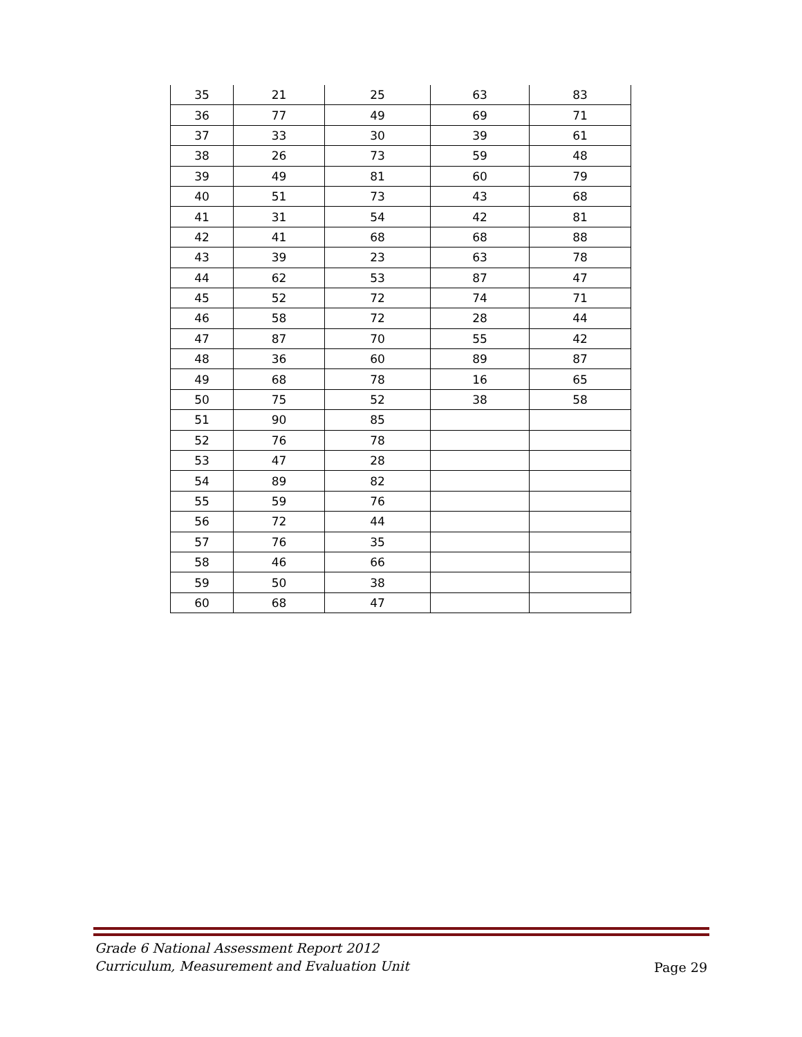| 35 | 21 | 25 | 63 | 83 |
| 36 | 77 | 49 | 69 | 71 |
| 37 | 33 | 30 | 39 | 61 |
| 38 | 26 | 73 | 59 | 48 |
| 39 | 49 | 81 | 60 | 79 |
| 40 | 51 | 73 | 43 | 68 |
| 41 | 31 | 54 | 42 | 81 |
| 42 | 41 | 68 | 68 | 88 |
| 43 | 39 | 23 | 63 | 78 |
| 44 | 62 | 53 | 87 | 47 |
| 45 | 52 | 72 | 74 | 71 |
| 46 | 58 | 72 | 28 | 44 |
| 47 | 87 | 70 | 55 | 42 |
| 48 | 36 | 60 | 89 | 87 |
| 49 | 68 | 78 | 16 | 65 |
| 50 | 75 | 52 | 38 | 58 |
| 51 | 90 | 85 | | |
| 52 | 76 | 78 | | |
| 53 | 47 | 28 | | |
| 54 | 89 | 82 | | |
| 55 | 59 | 76 | | |
| 56 | 72 | 44 | | |
| 57 | 76 | 35 | | |
| 58 | 46 | 66 | | |
| 59 | 50 | 38 | | |
| 60 | 68 | 47 | | |
Grade 6 National Assessment Report 2012
Curriculum, Measurement and Evaluation Unit Page 29